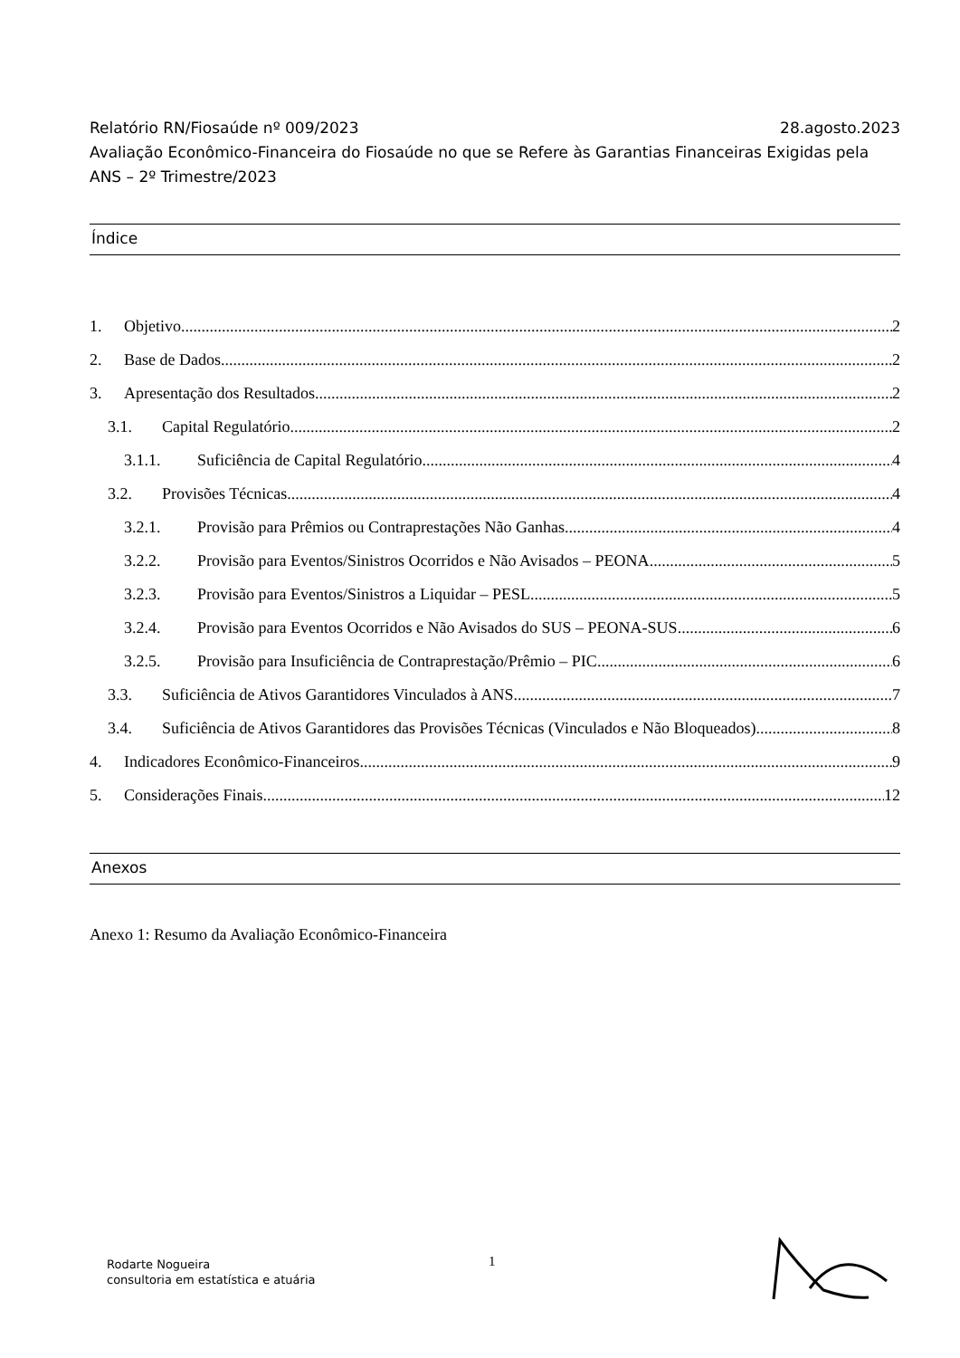Relatório RN/Fiosaúde nº 009/2023 28.agosto.2023
Avaliação Econômico-Financeira do Fiosaúde no que se Refere às Garantias Financeiras Exigidas pela ANS – 2º Trimestre/2023
Índice
1. Objetivo 2
2. Base de Dados 2
3. Apresentação dos Resultados 2
3.1. Capital Regulatório 2
3.1.1. Suficiência de Capital Regulatório 4
3.2. Provisões Técnicas 4
3.2.1. Provisão para Prêmios ou Contraprestações Não Ganhas 4
3.2.2. Provisão para Eventos/Sinistros Ocorridos e Não Avisados – PEONA 5
3.2.3. Provisão para Eventos/Sinistros a Liquidar – PESL 5
3.2.4. Provisão para Eventos Ocorridos e Não Avisados do SUS – PEONA-SUS 6
3.2.5. Provisão para Insuficiência de Contraprestação/Prêmio – PIC 6
3.3. Suficiência de Ativos Garantidores Vinculados à ANS 7
3.4. Suficiência de Ativos Garantidores das Provisões Técnicas (Vinculados e Não Bloqueados) 8
4. Indicadores Econômico-Financeiros 9
5. Considerações Finais 12
Anexos
Anexo 1: Resumo da Avaliação Econômico-Financeira
Rodarte Nogueira
consultoria em estatística e atuária
1